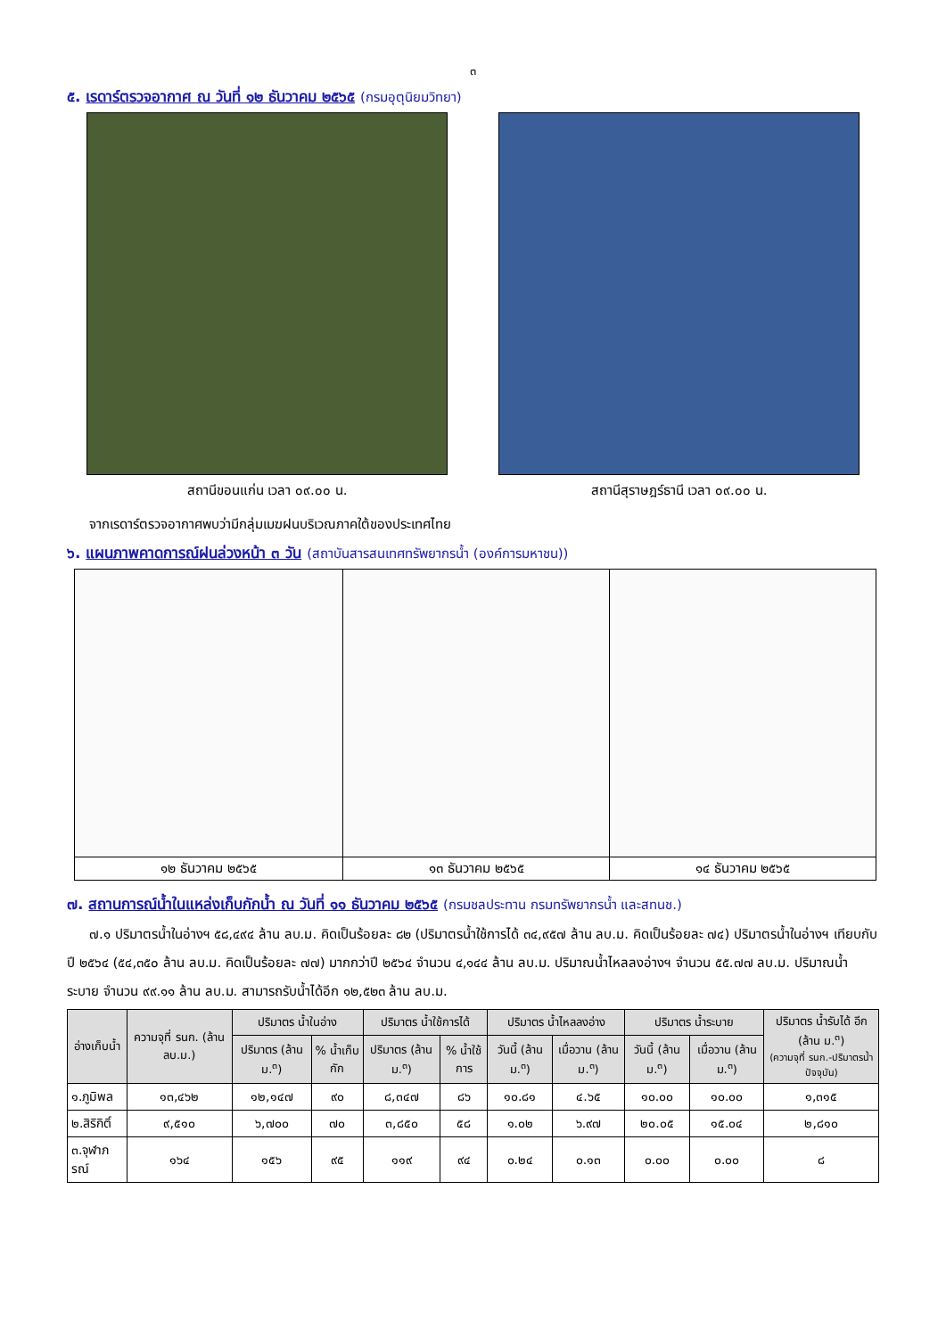๓
๕. เรดาร์ตรวจอากาศ ณ วันที่ ๑๒ ธันวาคม ๒๕๖๕ (กรมอุตุนิยมวิทยา)
สถานีขอนแก่น เวลา ๐๙.๐๐ น. สถานีสุราษฎร์ธานี เวลา ๐๙.๐๐ น.
จากเรดาร์ตรวจอากาศพบว่ามีกลุ่มเมฆฝนบริเวณภาคใต้ของประเทศไทย
๖. แผนภาพคาดการณ์ฝนล่วงหน้า ๓ วัน (สถาบันสารสนเทศทรัพยากรน้ำ (องค์การมหาชน))
| ๑๒ ธันวาคม ๒๕๖๕ | ๑๓ ธันวาคม ๒๕๖๕ | ๑๔ ธันวาคม ๒๕๖๕ |
๗. สถานการณ์น้ำในแหล่งเก็บกักน้ำ ณ วันที่ ๑๑ ธันวาคม ๒๕๖๕ (กรมชลประทาน กรมทรัพยากรน้ำ และสทนช.)
๗.๑ ปริมาตรน้ำในอ่างฯ ๕๘,๔๙๔ ล้าน ลบ.ม. คิดเป็นร้อยละ ๘๒ (ปริมาตรน้ำใช้การได้ ๓๔,๙๕๗ ล้าน ลบ.ม. คิดเป็นร้อยละ ๗๔) ปริมาตรน้ำในอ่างฯ เทียบกับปี ๒๕๖๔ (๕๔,๓๕๐ ล้าน ลบ.ม. คิดเป็นร้อยละ ๗๗) มากกว่าปี ๒๕๖๔ จำนวน ๔,๑๔๔ ล้าน ลบ.ม. ปริมาณน้ำไหลลงอ่างฯ จำนวน ๕๕.๗๗ ลบ.ม. ปริมาณน้ำระบาย จำนวน ๙๙.๑๑ ล้าน ลบ.ม. สามารถรับน้ำได้อีก ๑๒,๕๒๓ ล้าน ลบ.ม.
| อ่างเก็บน้ำ | ความจุที่ รนก. (ล้าน ลบ.ม.) | ปริมาตร น้ำในอ่าง | | ปริมาตร น้ำใช้การได้ | | ปริมาตร น้ำไหลลงอ่าง | | ปริมาตร น้ำระบาย | | ปริมาตร น้ำรับได้ อีก (ล้าน ม.<sup>๓</sup>) (ความจุที่ รนก.-ปริมาตรน้ำปัจจุบัน) |
| --- | --- | --- | --- | --- | --- | --- | --- | --- | --- | --- |
| | | ปริมาตร (ล้าน ม.<sup>๓</sup>) | % น้ำเก็บกัก | ปริมาตร (ล้าน ม.<sup>๓</sup>) | % น้ำใช้การ | วันนี้ (ล้าน ม.<sup>๓</sup>) | เมื่อวาน (ล้าน ม.<sup>๓</sup>) | วันนี้ (ล้าน ม.<sup>๓</sup>) | เมื่อวาน (ล้าน ม.<sup>๓</sup>) | |
| ๑.ภูมิพล | ๑๓,๔๖๒ | ๑๒,๑๔๗ | ๙๐ | ๘,๓๔๗ | ๘๖ | ๑๐.๘๑ | ๔.๖๕ | ๑๐.๐๐ | ๑๐.๐๐ | ๑,๓๑๕ |
| ๒.สิริกิติ์ | ๙,๕๑๐ | ๖,๗๐๐ | ๗๐ | ๓,๘๕๐ | ๕๘ | ๑.๐๒ | ๖.๙๗ | ๒๐.๐๕ | ๑๕.๐๔ | ๒,๘๑๐ |
| ๓.จุฬาภรณ์ | ๑๖๔ | ๑๕๖ | ๙๕ | ๑๑๙ | ๙๔ | ๐.๒๔ | ๐.๑๓ | ๐.๐๐ | ๐.๐๐ | ๘ |